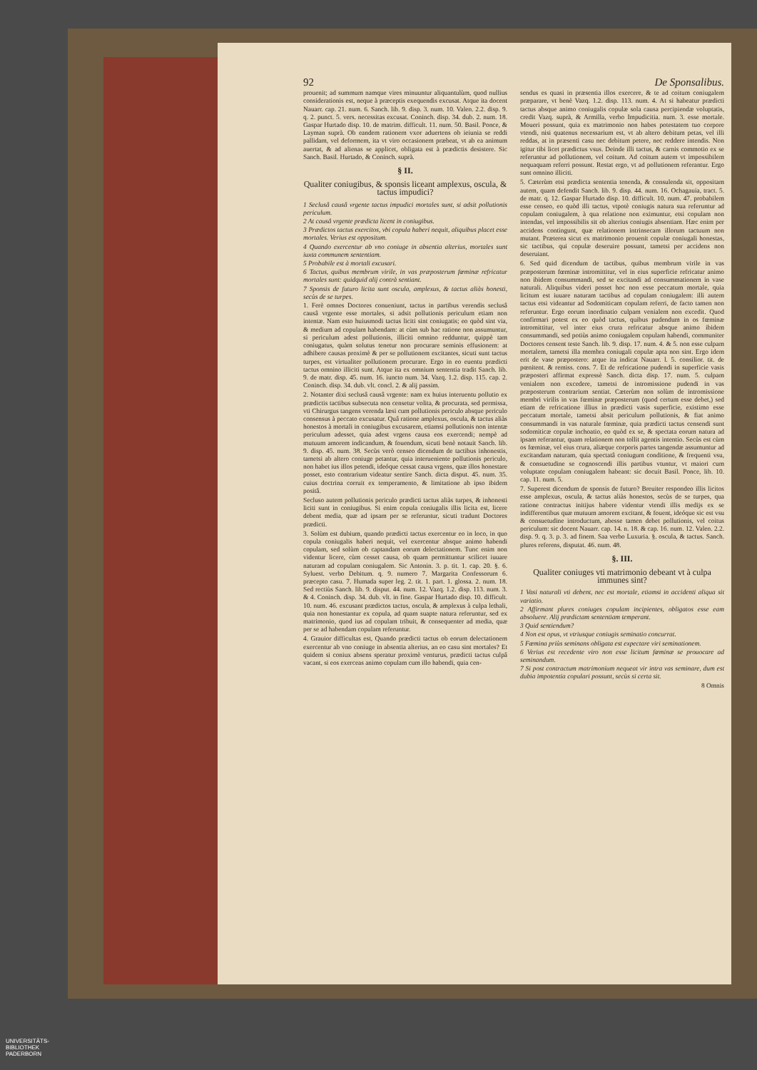92 De Sponsalibus.
prouenit; ad summum namque vires minuuntur aliquantulùm, quod nullius considerationis est, neque à præceptis exequendis excusat. Atque ita docent Nauarr. cap. 21. num. 6. Sanch. lib. 9. disp. 3. num. 10. Valen. 2.2. disp. 9. q. 2. punct. 5. vers. necessitas excusat. Coninch. disp. 34. dub. 2. num. 18. Gaspar Hurtado disp. 10. de matrim. difficult. 11. num. 50. Basil. Ponce, & Layman suprà. Ob eandem rationem vxor aduertens ob ieiunia se reddi pallidam, vel deformem, ita vt viro occasionem præbeat, vt ab ea animum auertat, & ad alienas se applicet, obligata est à prædictis desistere. Sic Sanch. Basil. Hurtado, & Coninch. suprà.
§ II.
Qualiter coniugibus, & sponsis liceant amplexus, oscula, & tactus impudici?
1 Seclusâ causâ vrgente tactus impudici mortales sunt, si adsit pollutionis periculum.
2 At causâ vrgente prædicta licent in coniugibus.
3 Prædictos tactus exercitos, vbi copula haberi nequit, aliquibus placet esse mortales. Verius est oppositum.
4 Quando exercentur ab vno coniuge in absentia alterius, mortales sunt iuxta communem sententiam.
5 Probabile est à mortali excusari.
6 Tactus, quibus membrum virile, in vas præposterum fœminæ refricatur mortales sunt: quidquid alij contrà sentiant.
7 Sponsis de futuro licita sunt oscula, amplexus, & tactus aliàs honesti, secùs de se turpes.
1. Ferè omnes Doctores conueniunt, tactus in partibus verendis seclusâ causâ vrgente esse mortales, si adsit pollutionis periculum etiam non intentæ. Nam esto huiusmodi tactus liciti sint coniugatis; eo quòd sint via, & medium ad copulam habendam: at cùm sub hac ratione non assumuntur, si periculum adest pollutionis, illiciti omnino redduntur, quippè tam coniugatus, quàm solutus tenetur non procurare seminis effusionem: at adhibere causas proximè & per se pollutionem excitantes, sicuti sunt tactus turpes, est virtualiter pollutionem procurare. Ergo in eo euentu prædicti tactus omnino illiciti sunt. Atque ita ex omnium sententia tradit Sanch. lib. 9. de matr. disp. 45. num. 16. iuncto num. 34. Vazq. 1.2. disp. 115. cap. 2. Coninch. disp. 34. dub. vlt. concl. 2. & alij passim.
2. Notanter dixi seclusâ causâ vrgente: nam ex huius interuentu pollutio ex prædictis tactibus subsecuta non censetur volita, & procurata, sed permissa, vti Chirurgus tangens verenda læsi cum pollutionis periculo absque periculo consensus à peccato excusatur. Quâ ratione amplexus, oscula, & tactus aliàs honestos à mortali in coniugibus excusarem, etiamsi pollutionis non intentæ periculum adesset, quia adest vrgens causa eos exercendi; nempè ad mutuum amorem indicandum, & fouendum, sicuti benè notauit Sanch. lib. 9. disp. 45. num. 38. Secùs verò censeo dicendum de tactibus inhonestis, tametsi ab altero coniuge petantur, quia interueniente pollutionis periculo, non habet ius illos petendi, ideóque cessat causa vrgens, quæ illos honestare posset, esto contrarium videatur sentire Sanch. dicta disput. 45. num. 35. cuius doctrina corruit ex temperamento, & limitatione ab ipso ibidem positâ.
Secluso autem pollutionis periculo prædicti tactus aliàs turpes, & inhonesti liciti sunt in coniugibus. Si enim copula coniugalis illis licita est, licere debent media, quæ ad ipsam per se referuntur, sicuti tradunt Doctores prædicti.
3. Solùm est dubium, quando prædicti tactus exercentur eo in loco, in quo copula coniugalis haberi nequit, vel exercentur absque animo habendi copulam, sed solùm ob captandam eorum delectationem. Tunc enim non videntur licere, cùm cesset causa, ob quam permittuntur scilicet iuuare naturam ad copulam coniugalem. Sic Antonin. 3. p. tit. 1. cap. 20. §. 6. Syluest. verbo Debitum. q. 9. numero 7. Margarita Confessorum 6. præcepto casu. 7. Humada super leg. 2. tit. 1. part. 1. glossa. 2. num. 18. Sed rectiùs Sanch. lib. 9. disput. 44. num. 12. Vazq. 1.2. disp. 113. num. 3. & 4. Coninch. disp. 34. dub. vlt. in fine. Gaspar Hurtado disp. 10. difficult. 10. num. 46. excusant prædictos tactus, oscula, & amplexus à culpa lethali, quia non honestantur ex copula, ad quam suapte natura referuntur, sed ex matrimonio, quod ius ad copulam tribuit, & consequenter ad media, quæ per se ad habendam copulam referuntur.
4. Grauior difficultas est, Quando prædicti tactus ob eorum delectationem exercentur ab vno coniuge in absentia alterius, an eo casu sint mortales? Et quidem si coniux absens speratur proximè venturus, prædicti tactus culpâ vacant, si eos exerceas animo copulam cum illo habendi, quia cen-
sendus es quasi in præsentia illos exercere, & te ad coitum coniugalem præparare, vt benè Vazq. 1.2. disp. 113. num. 4. At si habeatur prædicti tactus absque animo coniugalis copulæ sola causa percipiendæ voluptatis, credit Vazq. suprà, & Armilla, verbo Impudicitia. num. 3. esse mortale. Moueri possunt, quia ex matrimonio non habes potestatem tuo corpore vtendi, nisi quatenus necessarium est, vt ab altero debitum petas, vel illi reddas, at in præsenti casu nec debitum petere, nec reddere intendis. Non igitur tibi licet prædictus vsus. Deinde illi tactus, & carnis commotio ex se referuntur ad pollutionem, vel coitum. Ad coitum autem vt impossibilem nequaquam referri possunt. Restat ergo, vt ad pollutionem referantur. Ergo sunt omnino illiciti.
5. Cæterùm etsi prædicta sententia tenenda, & consulenda sit, oppositam autem, quam defendit Sanch. lib. 9. disp. 44. num. 16. Ochagauia, tract. 5. de matr. q. 12. Gaspar Hurtado disp. 10. difficult. 10. num. 47. probabilem esse censeo, eo quòd illi tactus, vtpotè coniugis natura sua referuntur ad copulam coniugalem, à qua relatione non eximuntur, etsi copulam non intendas, vel impossibilis sit ob alterius coniugis absentiam. Hæc enim per accidens contingunt, quæ relationem intrinsecam illorum tactuum non mutant. Præterea sicut ex matrimonio prouenit copulæ coniugali honestas, sic tactibus, qui copulæ deseruire possunt, tametsi per accidens non deseruiant.
6. Sed quid dicendum de tactibus, quibus membrum virile in vas præposterum fœminæ intromittitur, vel in eius superficie refricatur animo non ibidem consummandi, sed se excitandi ad consummationem in vase naturali. Aliquibus videri posset hoc non esse peccatum mortale, quia licitum est iuuare naturam tactibus ad copulam coniugalem: illi autem tactus etsi videantur ad Sodomiticam copulam referri, de facto tamen non referuntur. Ergo eorum inordinatio culpam venialem non excedit. Quod confirmari potest ex eo quòd tactus, quibus pudendum in os fœminæ intromittitur, vel inter eius crura refricatur absque animo ibidem consummandi, sed potiùs animo coniugalem copulam habendi, communiter Doctores censent teste Sanch. lib. 9. disp. 17. num. 4. & 5. non esse culpam mortalem, tametsi illa membra coniugali copulæ apta non sint. Ergo idem erit de vase præpostero: atque ita indicat Nauarr. l. 5. consilior. tit. de pœnitent. & remiss. cons. 7. Et de refricatione pudendi in superficie vasis præposteri affirmat expressè Sanch. dicta disp. 17. num. 5. culpam venialem non excedere, tametsi de intromissione pudendi in vas præposterum contrarium sentiat. Cæterùm non solùm de intromissione membri virilis in vas fœminæ præposterum (quod certum esse debet,) sed etiam de refricatione illius in prædicti vasis superficie, existimo esse peccatum mortale, tametsi absit periculum pollutionis, & fiat animo consummandi in vas naturale fœminæ, quia prædicti tactus censendi sunt sodomiticæ copulæ inchoatio, eo quòd ex se, & spectata eorum natura ad ipsam referantur, quam relationem non tollit agentis intentio. Secùs est cùm os fœminæ, vel eius crura, aliæque corporis partes tangendæ assumuntur ad excitandam naturam, quia spectatâ coniugum conditione, & frequenti vsu, & consuetudine se cognoscendi illis partibus vtuntur, vt maiori cum voluptate copulam coniugalem habeant: sic docuit Basil. Ponce, lib. 10. cap. 11. num. 5.
7. Superest dicendum de sponsis de futuro? Breuiter respondeo illis licitos esse amplexus, oscula, & tactus aliàs honestos, secùs de se turpes, qua ratione contractus initijus habere videntur vtendi illis medijs ex se indifferentibus quæ mutuum amorem excitant, & fouent, ideóque sic est vsu & consuetudine introductum, abesse tamen debet pollutionis, vel coitus periculum: sic docent Nauarr. cap. 14. n. 18. & cap. 16. num. 12. Valen. 2.2. disp. 9. q. 3. p. 3. ad finem. Saa verbo Luxuria. §. oscula, & tactus. Sanch. plures referens, disputat. 46. num. 48.
§. III.
Qualiter coniuges vti matrimonio debeant vt à culpa immunes sint?
1 Vasi naturali vti debent, nec est mortale, etiamsi in accidenti aliqua sit variatio.
2 Affirmant plures coniuges copulam incipientes, obligatos esse eam absoluere. Alij prædictam sententiam temperant.
3 Quid sentiendum?
4 Non est opus, vt vtriusque coniugis seminatio concurrat.
5 Fœmina priùs seminans obligata est expectare viri seminationem.
6 Verius est recedente viro non esse licitum fœminæ se prouocare ad seminandum.
7 Si post contractum matrimonium nequeat vir intra vas seminare, dum est dubia impotentia copulari possunt, secùs si certa sit.
8 Omnis
UNIVERSITÄTS-
BIBLIOTHEK
PADERBORN